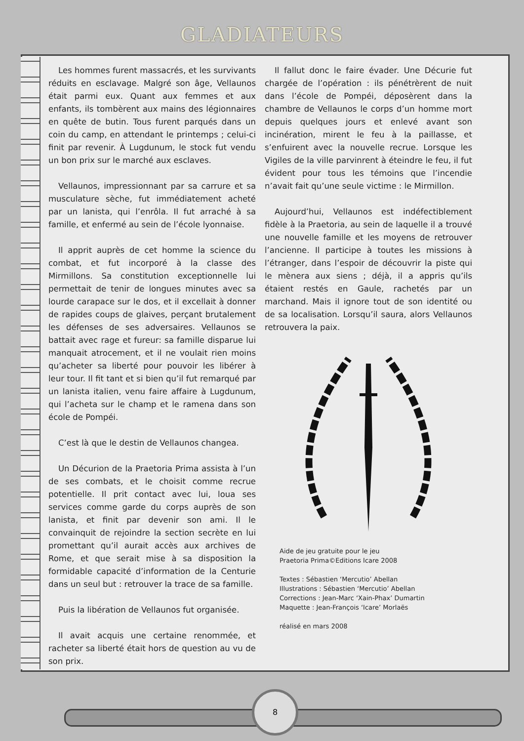GLADIATEURS
Les hommes furent massacrés, et les survivants réduits en esclavage. Malgré son âge, Vellaunos était parmi eux. Quant aux femmes et aux enfants, ils tombèrent aux mains des légionnaires en quête de butin. Tous furent parqués dans un coin du camp, en attendant le printemps ; celui-ci finit par revenir. À Lugdunum, le stock fut vendu un bon prix sur le marché aux esclaves.
Vellaunos, impressionnant par sa carrure et sa musculature sèche, fut immédiatement acheté par un lanista, qui l’enrôla. Il fut arraché à sa famille, et enfermé au sein de l’école lyonnaise.
Il apprit auprès de cet homme la science du combat, et fut incorporé à la classe des Mirmillons. Sa constitution exceptionnelle lui permettait de tenir de longues minutes avec sa lourde carapace sur le dos, et il excellait à donner de rapides coups de glaives, perçant brutalement les défenses de ses adversaires. Vellaunos se battait avec rage et fureur: sa famille disparue lui manquait atrocement, et il ne voulait rien moins qu’acheter sa liberté pour pouvoir les libérer à leur tour. Il fit tant et si bien qu’il fut remarqué par un lanista italien, venu faire affaire à Lugdunum, qui l’acheta sur le champ et le ramena dans son école de Pompéi.
C’est là que le destin de Vellaunos changea.
Un Décurion de la Praetoria Prima assista à l’un de ses combats, et le choisit comme recrue potentielle. Il prit contact avec lui, loua ses services comme garde du corps auprès de son lanista, et finit par devenir son ami. Il le convainquit de rejoindre la section secrète en lui promettant qu’il aurait accès aux archives de Rome, et que serait mise à sa disposition la formidable capacité d’information de la Centurie dans un seul but : retrouver la trace de sa famille.
Puis la libération de Vellaunos fut organisée.
Il avait acquis une certaine renommée, et racheter sa liberté était hors de question au vu de son prix.
Il fallut donc le faire évader. Une Décurie fut chargée de l’opération : ils pénétrèrent de nuit dans l’école de Pompéi, déposèrent dans la chambre de Vellaunos le corps d’un homme mort depuis quelques jours et enlevé avant son incinération, mirent le feu à la paillasse, et s’enfuirent avec la nouvelle recrue. Lorsque les Vigiles de la ville parvinrent à éteindre le feu, il fut évident pour tous les témoins que l’incendie n’avait fait qu’une seule victime : le Mirmillon.
Aujourd’hui, Vellaunos est indéfectiblement fidèle à la Praetoria, au sein de laquelle il a trouvé une nouvelle famille et les moyens de retrouver l’ancienne. Il participe à toutes les missions à l’étranger, dans l’espoir de découvrir la piste qui le mènera aux siens ; déjà, il a appris qu’ils étaient restés en Gaule, rachetés par un marchand. Mais il ignore tout de son identité ou de sa localisation. Lorsqu’il saura, alors Vellaunos retrouvera la paix.
Aide de jeu gratuite pour le jeu
Praetoria Prima©Editions Icare 2008
Textes : Sébastien ‘Mercutio’ Abellan
Illustrations : Sébastien ‘Mercutio’ Abellan
Corrections : Jean-Marc ‘Xain-Phax’ Dumartin
Maquette : Jean-François ‘Icare’ Morlaës
réalisé en mars 2008
8